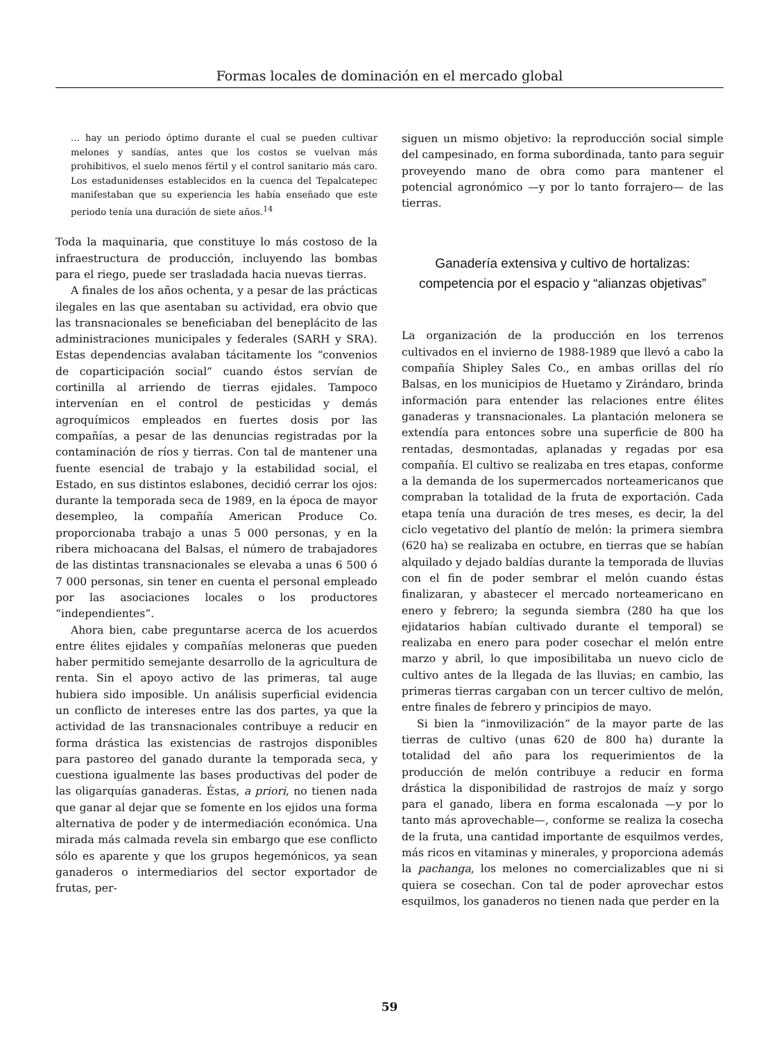Formas locales de dominación en el mercado global
... hay un periodo óptimo durante el cual se pueden cultivar melones y sandías, antes que los costos se vuelvan más prohibitivos, el suelo menos fértil y el control sanitario más caro. Los estadunidenses establecidos en la cuenca del Tepalcatepec manifestaban que su experiencia les había enseñado que este periodo tenía una duración de siete años.<sup>14</sup>
Toda la maquinaria, que constituye lo más costoso de la infraestructura de producción, incluyendo las bombas para el riego, puede ser trasladada hacia nuevas tierras.
A finales de los años ochenta, y a pesar de las prácticas ilegales en las que asentaban su actividad, era obvio que las transnacionales se beneficiaban del beneplácito de las administraciones municipales y federales (SARH y SRA). Estas dependencias avalaban tácitamente los “convenios de coparticipación social” cuando éstos servían de cortinilla al arriendo de tierras ejidales. Tampoco intervenían en el control de pesticidas y demás agroquímicos empleados en fuertes dosis por las compañías, a pesar de las denuncias registradas por la contaminación de ríos y tierras. Con tal de mantener una fuente esencial de trabajo y la estabilidad social, el Estado, en sus distintos eslabones, decidió cerrar los ojos: durante la temporada seca de 1989, en la época de mayor desempleo, la compañía American Produce Co. proporcionaba trabajo a unas 5 000 personas, y en la ribera michoacana del Balsas, el número de trabajadores de las distintas transnacionales se elevaba a unas 6 500 ó 7 000 personas, sin tener en cuenta el personal empleado por las asociaciones locales o los productores “independientes”.
Ahora bien, cabe preguntarse acerca de los acuerdos entre élites ejidales y compañías meloneras que pueden haber permitido semejante desarrollo de la agricultura de renta. Sin el apoyo activo de las primeras, tal auge hubiera sido imposible. Un análisis superficial evidencia un conflicto de intereses entre las dos partes, ya que la actividad de las transnacionales contribuye a reducir en forma drástica las existencias de rastrojos disponibles para pastoreo del ganado durante la temporada seca, y cuestiona igualmente las bases productivas del poder de las oligarquías ganaderas. Éstas, a priori, no tienen nada que ganar al dejar que se fomente en los ejidos una forma alternativa de poder y de intermediación económica. Una mirada más calmada revela sin embargo que ese conflicto sólo es aparente y que los grupos hegemónicos, ya sean ganaderos o intermediarios del sector exportador de frutas, per-
siguen un mismo objetivo: la reproducción social simple del campesinado, en forma subordinada, tanto para seguir proveyendo mano de obra como para mantener el potencial agronómico —y por lo tanto forrajero— de las tierras.
Ganadería extensiva y cultivo de hortalizas: competencia por el espacio y “alianzas objetivas”
La organización de la producción en los terrenos cultivados en el invierno de 1988-1989 que llevó a cabo la compañía Shipley Sales Co., en ambas orillas del río Balsas, en los municipios de Huetamo y Zirándaro, brinda información para entender las relaciones entre élites ganaderas y transnacionales. La plantación melonera se extendía para entonces sobre una superficie de 800 ha rentadas, desmontadas, aplanadas y regadas por esa compañía. El cultivo se realizaba en tres etapas, conforme a la demanda de los supermercados norteamericanos que compraban la totalidad de la fruta de exportación. Cada etapa tenía una duración de tres meses, es decir, la del ciclo vegetativo del plantío de melón: la primera siembra (620 ha) se realizaba en octubre, en tierras que se habían alquilado y dejado baldías durante la temporada de lluvias con el fin de poder sembrar el melón cuando éstas finalizaran, y abastecer el mercado norteamericano en enero y febrero; la segunda siembra (280 ha que los ejidatarios habían cultivado durante el temporal) se realizaba en enero para poder cosechar el melón entre marzo y abril, lo que imposibilitaba un nuevo ciclo de cultivo antes de la llegada de las lluvias; en cambio, las primeras tierras cargaban con un tercer cultivo de melón, entre finales de febrero y principios de mayo.
Si bien la “inmovilización” de la mayor parte de las tierras de cultivo (unas 620 de 800 ha) durante la totalidad del año para los requerimientos de la producción de melón contribuye a reducir en forma drástica la disponibilidad de rastrojos de maíz y sorgo para el ganado, libera en forma escalonada —y por lo tanto más aprovechable—, conforme se realiza la cosecha de la fruta, una cantidad importante de esquilmos verdes, más ricos en vitaminas y minerales, y proporciona además la pachanga, los melones no comercializables que ni si quiera se cosechan. Con tal de poder aprovechar estos esquilmos, los ganaderos no tienen nada que perder en la
59